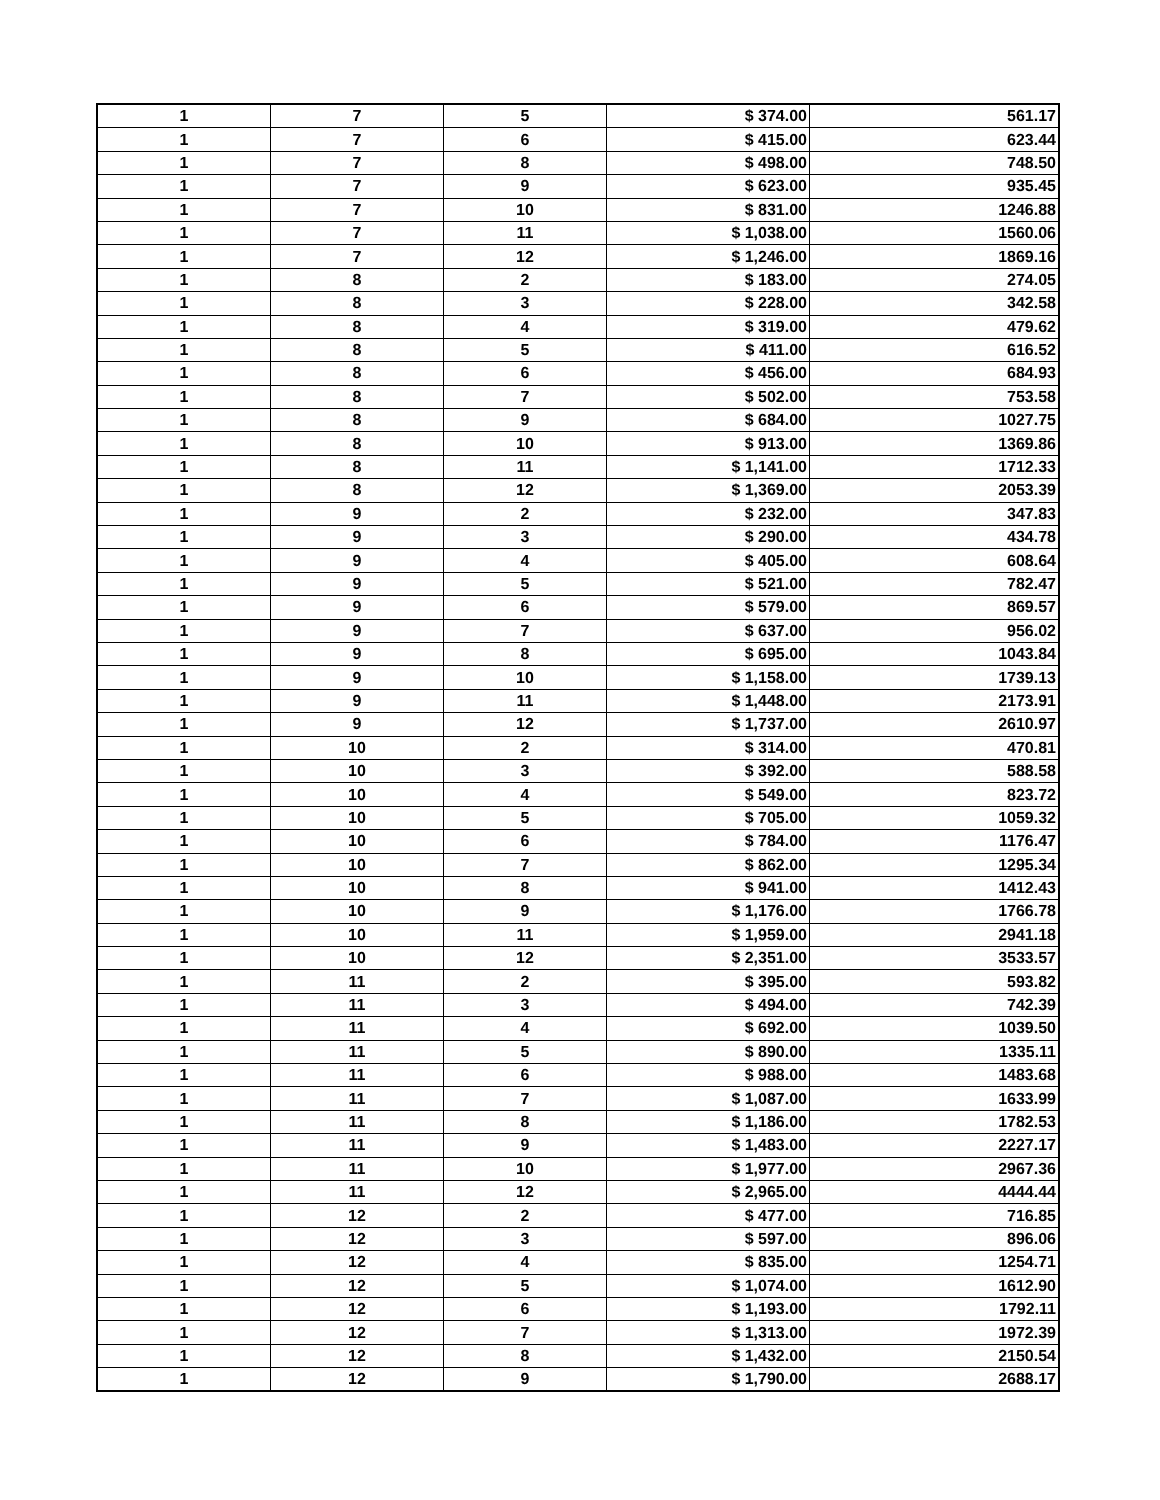| 1 | 7 | 5 | $ 374.00 | 561.17 |
| 1 | 7 | 6 | $ 415.00 | 623.44 |
| 1 | 7 | 8 | $ 498.00 | 748.50 |
| 1 | 7 | 9 | $ 623.00 | 935.45 |
| 1 | 7 | 10 | $ 831.00 | 1246.88 |
| 1 | 7 | 11 | $ 1,038.00 | 1560.06 |
| 1 | 7 | 12 | $ 1,246.00 | 1869.16 |
| 1 | 8 | 2 | $ 183.00 | 274.05 |
| 1 | 8 | 3 | $ 228.00 | 342.58 |
| 1 | 8 | 4 | $ 319.00 | 479.62 |
| 1 | 8 | 5 | $ 411.00 | 616.52 |
| 1 | 8 | 6 | $ 456.00 | 684.93 |
| 1 | 8 | 7 | $ 502.00 | 753.58 |
| 1 | 8 | 9 | $ 684.00 | 1027.75 |
| 1 | 8 | 10 | $ 913.00 | 1369.86 |
| 1 | 8 | 11 | $ 1,141.00 | 1712.33 |
| 1 | 8 | 12 | $ 1,369.00 | 2053.39 |
| 1 | 9 | 2 | $ 232.00 | 347.83 |
| 1 | 9 | 3 | $ 290.00 | 434.78 |
| 1 | 9 | 4 | $ 405.00 | 608.64 |
| 1 | 9 | 5 | $ 521.00 | 782.47 |
| 1 | 9 | 6 | $ 579.00 | 869.57 |
| 1 | 9 | 7 | $ 637.00 | 956.02 |
| 1 | 9 | 8 | $ 695.00 | 1043.84 |
| 1 | 9 | 10 | $ 1,158.00 | 1739.13 |
| 1 | 9 | 11 | $ 1,448.00 | 2173.91 |
| 1 | 9 | 12 | $ 1,737.00 | 2610.97 |
| 1 | 10 | 2 | $ 314.00 | 470.81 |
| 1 | 10 | 3 | $ 392.00 | 588.58 |
| 1 | 10 | 4 | $ 549.00 | 823.72 |
| 1 | 10 | 5 | $ 705.00 | 1059.32 |
| 1 | 10 | 6 | $ 784.00 | 1176.47 |
| 1 | 10 | 7 | $ 862.00 | 1295.34 |
| 1 | 10 | 8 | $ 941.00 | 1412.43 |
| 1 | 10 | 9 | $ 1,176.00 | 1766.78 |
| 1 | 10 | 11 | $ 1,959.00 | 2941.18 |
| 1 | 10 | 12 | $ 2,351.00 | 3533.57 |
| 1 | 11 | 2 | $ 395.00 | 593.82 |
| 1 | 11 | 3 | $ 494.00 | 742.39 |
| 1 | 11 | 4 | $ 692.00 | 1039.50 |
| 1 | 11 | 5 | $ 890.00 | 1335.11 |
| 1 | 11 | 6 | $ 988.00 | 1483.68 |
| 1 | 11 | 7 | $ 1,087.00 | 1633.99 |
| 1 | 11 | 8 | $ 1,186.00 | 1782.53 |
| 1 | 11 | 9 | $ 1,483.00 | 2227.17 |
| 1 | 11 | 10 | $ 1,977.00 | 2967.36 |
| 1 | 11 | 12 | $ 2,965.00 | 4444.44 |
| 1 | 12 | 2 | $ 477.00 | 716.85 |
| 1 | 12 | 3 | $ 597.00 | 896.06 |
| 1 | 12 | 4 | $ 835.00 | 1254.71 |
| 1 | 12 | 5 | $ 1,074.00 | 1612.90 |
| 1 | 12 | 6 | $ 1,193.00 | 1792.11 |
| 1 | 12 | 7 | $ 1,313.00 | 1972.39 |
| 1 | 12 | 8 | $ 1,432.00 | 2150.54 |
| 1 | 12 | 9 | $ 1,790.00 | 2688.17 |